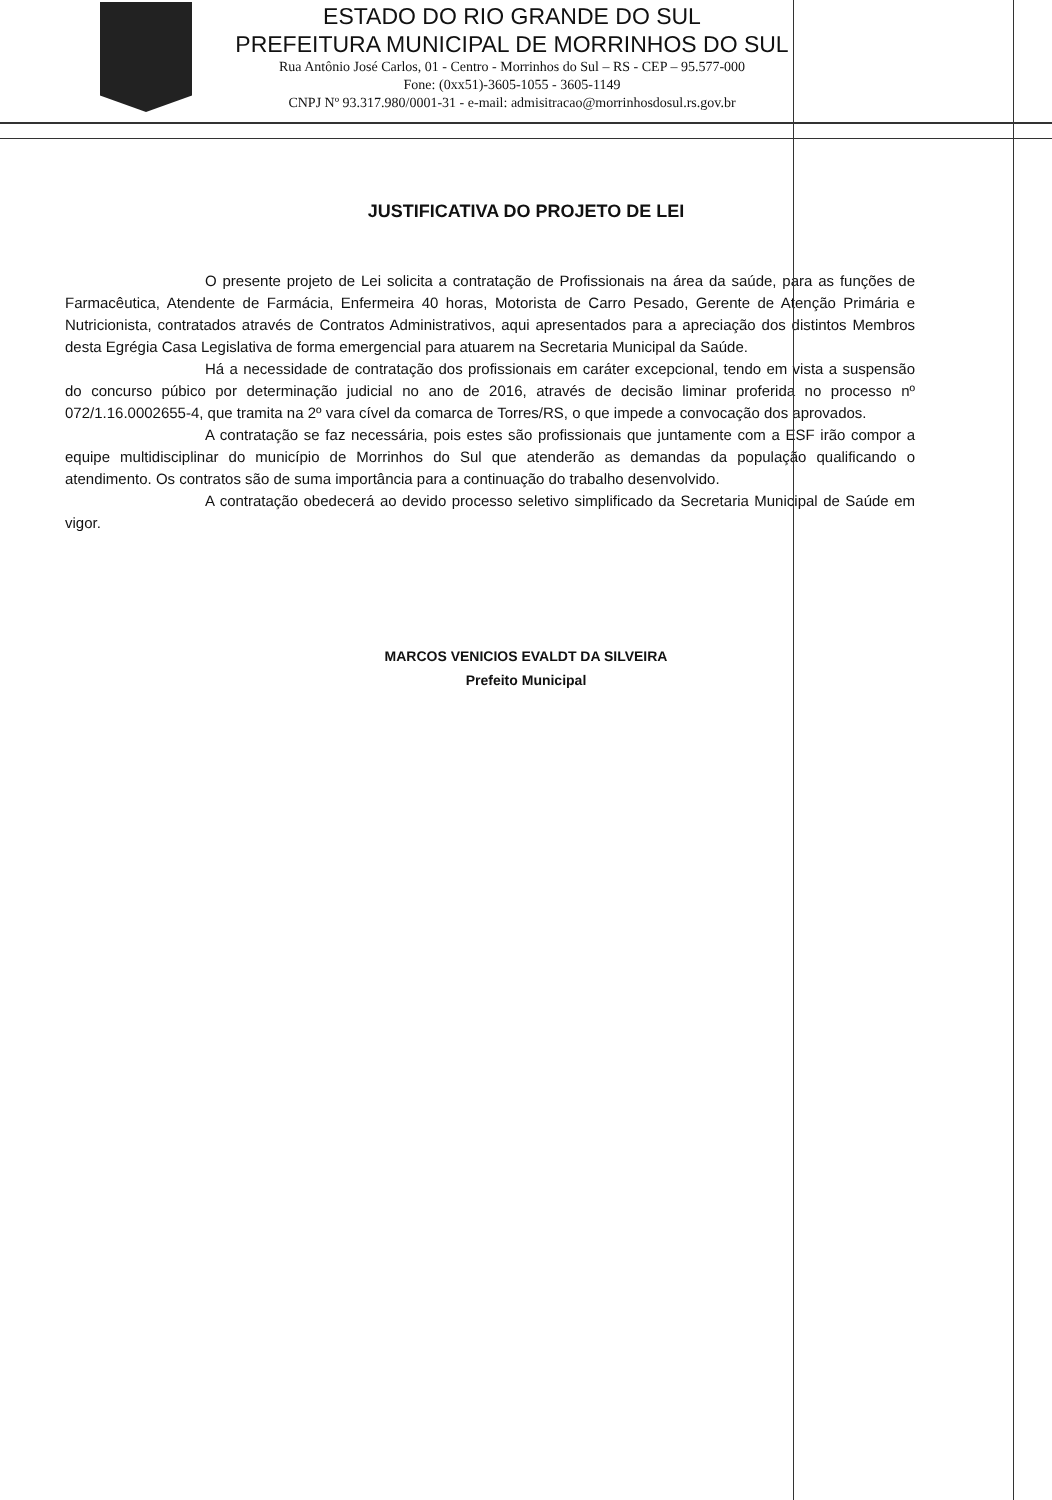ESTADO DO RIO GRANDE DO SUL
PREFEITURA MUNICIPAL DE MORRINHOS DO SUL
Rua Antônio José Carlos, 01 - Centro - Morrinhos do Sul – RS - CEP – 95.577-000
Fone: (0xx51)-3605-1055 - 3605-1149
CNPJ Nº 93.317.980/0001-31 - e-mail: admisitracao@morrinhosdosul.rs.gov.br
JUSTIFICATIVA DO PROJETO DE LEI
O presente projeto de Lei solicita a contratação de Profissionais na área da saúde, para as funções de Farmacêutica, Atendente de Farmácia, Enfermeira 40 horas, Motorista de Carro Pesado, Gerente de Atenção Primária e Nutricionista, contratados através de Contratos Administrativos, aqui apresentados para a apreciação dos distintos Membros desta Egrégia Casa Legislativa de forma emergencial para atuarem na Secretaria Municipal da Saúde.
Há a necessidade de contratação dos profissionais em caráter excepcional, tendo em vista a suspensão do concurso púbico por determinação judicial no ano de 2016, através de decisão liminar proferida no processo nº 072/1.16.0002655-4, que tramita na 2º vara cível da comarca de Torres/RS, o que impede a convocação dos aprovados.
A contratação se faz necessária, pois estes são profissionais que juntamente com a ESF irão compor a equipe multidisciplinar do município de Morrinhos do Sul que atenderão as demandas da população qualificando o atendimento. Os contratos são de suma importância para a continuação do trabalho desenvolvido.
A contratação obedecerá ao devido processo seletivo simplificado da Secretaria Municipal de Saúde em vigor.
MARCOS VENICIOS EVALDT DA SILVEIRA
Prefeito Municipal